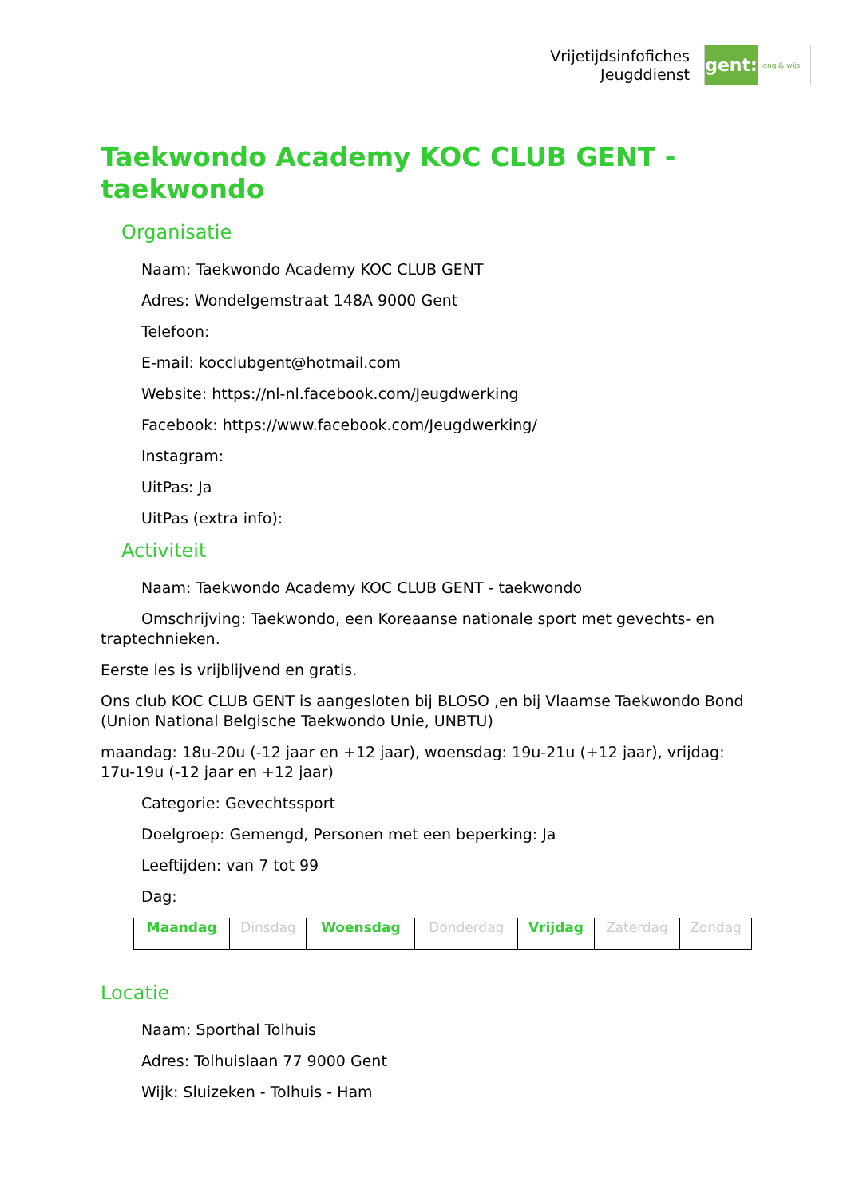Vrijetijdsinfofiches
Jeugddienst
gent:
jong & wijs
Taekwondo Academy KOC CLUB GENT - taekwondo
Organisatie
Naam: Taekwondo Academy KOC CLUB GENT
Adres: Wondelgemstraat 148A 9000 Gent
Telefoon:
E-mail: kocclubgent@hotmail.com
Website: https://nl-nl.facebook.com/Jeugdwerking
Facebook: https://www.facebook.com/Jeugdwerking/
Instagram:
UitPas: Ja
UitPas (extra info):
Activiteit
Naam: Taekwondo Academy KOC CLUB GENT - taekwondo
Omschrijving: Taekwondo, een Koreaanse nationale sport met gevechts- en traptechnieken.
Eerste les is vrijblijvend en gratis.
Ons club KOC CLUB GENT is aangesloten bij BLOSO ,en bij Vlaamse Taekwondo Bond (Union National Belgische Taekwondo Unie, UNBTU)
maandag: 18u-20u (-12 jaar en +12 jaar), woensdag: 19u-21u (+12 jaar), vrijdag: 17u-19u (-12 jaar en +12 jaar)
Categorie: Gevechtssport
Doelgroep: Gemengd, Personen met een beperking: Ja
Leeftijden: van 7 tot 99
Dag:
| Maandag | Dinsdag | Woensdag | Donderdag | Vrijdag | Zaterdag | Zondag |
Locatie
Naam: Sporthal Tolhuis
Adres: Tolhuislaan 77 9000 Gent
Wijk: Sluizeken - Tolhuis - Ham